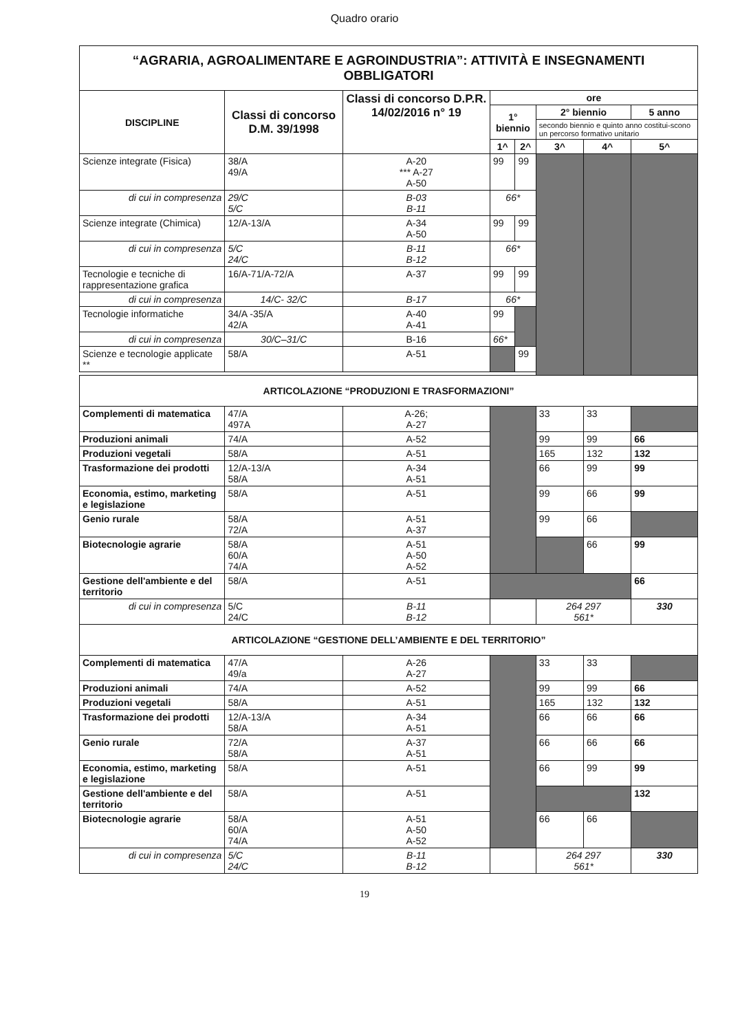Quadro orario
| “AGRARIA, AGROALIMENTARE E AGROINDUSTRIA”: ATTIVITÀ E INSEGNAMENTI OBBLIGATORI | | | | | | | |
| DISCIPLINE | Classi di concorso D.M. 39/1998 | Classi di concorso D.P.R. 14/02/2016 n° 19 | ore | | | | |
| | | | 1° biennio | | 2° biennio | | 5 anno |
| | | | | | secondo biennio e quinto anno costitui-scono un percorso formativo unitario | | |
| | | | 1^ | 2^ | 3^ | 4^ | 5^ |
| Scienze integrate (Fisica) | 38/A 49/A | A-20 *** A-27 A-50 | 99 | 99 | | | |
| di cui in compresenza | 29/C 5/C | B-03 B-11 | 66* | | | | |
| Scienze integrate (Chimica) | 12/A-13/A | A-34 A-50 | 99 | 99 | | | |
| di cui in compresenza | 5/C 24/C | B-11 B-12 | 66* | | | | |
| Tecnologie e tecniche di rappresentazione grafica | 16/A-71/A-72/A | A-37 | 99 | 99 | | | |
| di cui in compresenza | 14/C- 32/C | B-17 | 66* | | | | |
| Tecnologie informatiche | 34/A -35/A 42/A | A-40 A-41 | 99 | | | | |
| di cui in compresenza | 30/C–31/C | B-16 | 66* | | | | |
| Scienze e tecnologie applicate ** | 58/A | A-51 | | 99 | | | |
| ARTICOLAZIONE “PRODUZIONI E TRASFORMAZIONI” | | | | | | | |
| Complementi di matematica | 47/A 497A | A-26; A-27 | | | 33 | 33 | |
| Produzioni animali | 74/A | A-52 | | | 99 | 99 | 66 |
| Produzioni vegetali | 58/A | A-51 | | | 165 | 132 | 132 |
| Trasformazione dei prodotti | 12/A-13/A 58/A | A-34 A-51 | | | 66 | 99 | 99 |
| Economia, estimo, marketing e legislazione | 58/A | A-51 | | | 99 | 66 | 99 |
| Genio rurale | 58/A 72/A | A-51 A-37 | | | 99 | 66 | |
| Biotecnologie agrarie | 58/A 60/A 74/A | A-51 A-50 A-52 | | | | 66 | 99 |
| Gestione dell'ambiente e del territorio | 58/A | A-51 | | | | | 66 |
| di cui in compresenza | 5/C 24/C | B-11 B-12 | | | 264 297 561* | | 330 |
| ARTICOLAZIONE “GESTIONE DELL’AMBIENTE E DEL TERRITORIO” | | | | | | | |
| Complementi di matematica | 47/A 49/a | A-26 A-27 | | | 33 | 33 | |
| Produzioni animali | 74/A | A-52 | | | 99 | 99 | 66 |
| Produzioni vegetali | 58/A | A-51 | | | 165 | 132 | 132 |
| Trasformazione dei prodotti | 12/A-13/A 58/A | A-34 A-51 | | | 66 | 66 | 66 |
| Genio rurale | 72/A 58/A | A-37 A-51 | | | 66 | 66 | 66 |
| Economia, estimo, marketing e legislazione | 58/A | A-51 | | | 66 | 99 | 99 |
| Gestione dell'ambiente e del territorio | 58/A | A-51 | | | | | 132 |
| Biotecnologie agrarie | 58/A 60/A 74/A | A-51 A-50 A-52 | | | 66 | 66 | |
| di cui in compresenza | 5/C 24/C | B-11 B-12 | | | 264 297 561* | | 330 |
19